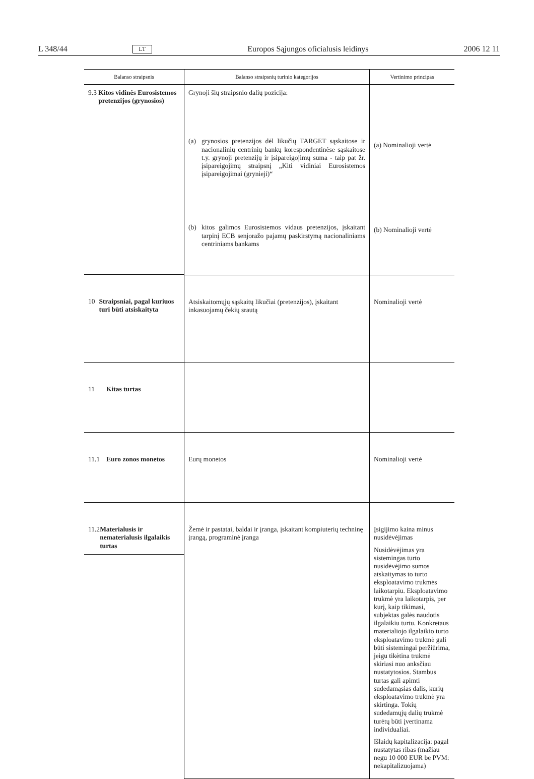L 348/44 LT Europos Sąjungos oficialusis leidinys 2006 12 11
| Balanso straipsnis | Balanso straipsnių turinio kategorijos | Vertinimo principas |
| --- | --- | --- |
| 9.3 Kitos vidinės Eurosistemos pretenzijos (grynosios) | Grynoji šių straipsnio dalių pozicija: (a) grynosios pretenzijos dėl likučių TARGET sąskaitose ir nacionalinių centrinių bankų korespondentinėse sąskaitose t.y. grynoji pretenzijų ir įsipareigojimų suma - taip pat žr. įsipareigojimų straipsnį „Kiti vidiniai Eurosistemos įsipareigojimai (grynieji)“ (b) kitos galimos Eurosistemos vidaus pretenzijos, įskaitant tarpinį ECB senjoražo pajamų paskirstymą nacionaliniams centriniams bankams | (a) Nominalioji vertė (b) Nominalioji vertė |
| 10 Straipsniai, pagal kuriuos turi būti atsiskaityta | Atsiskaitomųjų sąskaitų likučiai (pretenzijos), įskaitant inkasuojamų čekių srautą | Nominalioji vertė |
| 11 Kitas turtas | | |
| 11.1 Euro zonos monetos | Eurų monetos | Nominalioji vertė |
| 11.2 Materialusis ir nematerialusis ilgalaikis turtas | Žemė ir pastatai, baldai ir įranga, įskaitant kompiuterių techninę įrangą, programinė įranga | Įsigijimo kaina minus nusidėvėjimas Nusidėvėjimas yra sistemingas turto nusidėvėjimo sumos atskaitymas to turto eksploatavimo trukmės laikotarpiu. Eksploatavimo trukmė yra laikotarpis, per kurį, kaip tikimasi, subjektas galės naudotis ilgalaikiu turtu. Konkretaus materialiojo ilgalaikio turto eksploatavimo trukmė gali būti sistemingai peržiūrima, jeigu tikėtina trukmė skiriasi nuo anksčiau nustatytosios. Stambus turtas gali apimti sudedamąsias dalis, kurių eksploatavimo trukmė yra skirtinga. Tokių sudedamųjų dalių trukmė turėtų būti įvertinama individualiai. Išlaidų kapitalizacija: pagal nustatytas ribas (mažiau negu 10 000 EUR be PVM: nekapitalizuojama) |